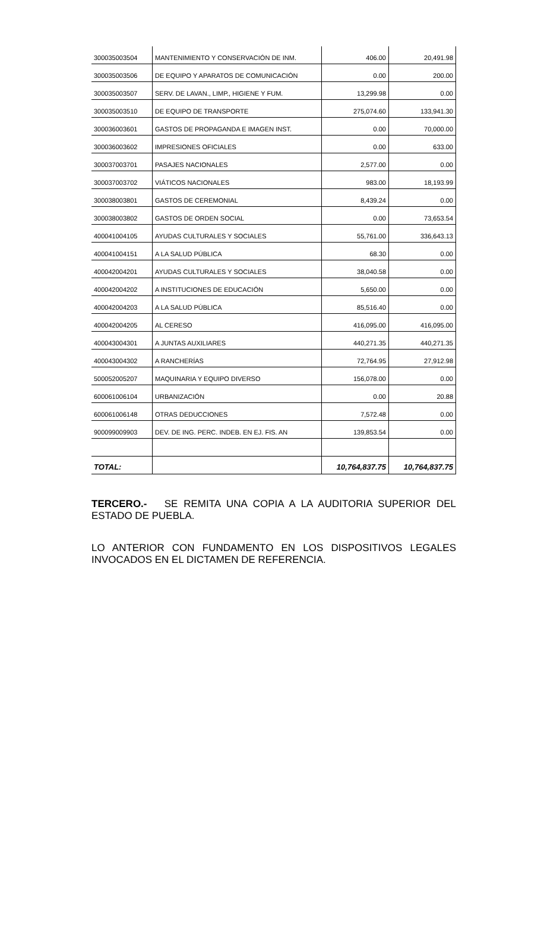| 300035003504 | MANTENIMIENTO Y CONSERVACIÓN DE INM. | 406.00 | 20,491.98 |
| 300035003506 | DE EQUIPO Y APARATOS DE COMUNICACIÓN | 0.00 | 200.00 |
| 300035003507 | SERV. DE LAVAN., LIMP., HIGIENE Y FUM. | 13,299.98 | 0.00 |
| 300035003510 | DE EQUIPO DE TRANSPORTE | 275,074.60 | 133,941.30 |
| 300036003601 | GASTOS DE PROPAGANDA E IMAGEN INST. | 0.00 | 70,000.00 |
| 300036003602 | IMPRESIONES OFICIALES | 0.00 | 633.00 |
| 300037003701 | PASAJES NACIONALES | 2,577.00 | 0.00 |
| 300037003702 | VIÁTICOS NACIONALES | 983.00 | 18,193.99 |
| 300038003801 | GASTOS DE CEREMONIAL | 8,439.24 | 0.00 |
| 300038003802 | GASTOS DE ORDEN SOCIAL | 0.00 | 73,653.54 |
| 400041004105 | AYUDAS CULTURALES Y SOCIALES | 55,761.00 | 336,643.13 |
| 400041004151 | A LA SALUD PÚBLICA | 68.30 | 0.00 |
| 400042004201 | AYUDAS CULTURALES Y SOCIALES | 38,040.58 | 0.00 |
| 400042004202 | A INSTITUCIONES DE EDUCACIÓN | 5,650.00 | 0.00 |
| 400042004203 | A LA SALUD PÚBLICA | 85,516.40 | 0.00 |
| 400042004205 | AL CERESO | 416,095.00 | 416,095.00 |
| 400043004301 | A JUNTAS AUXILIARES | 440,271.35 | 440,271.35 |
| 400043004302 | A RANCHERÍAS | 72,764.95 | 27,912.98 |
| 500052005207 | MAQUINARIA Y EQUIPO DIVERSO | 156,078.00 | 0.00 |
| 600061006104 | URBANIZACIÓN | 0.00 | 20.88 |
| 600061006148 | OTRAS DEDUCCIONES | 7,572.48 | 0.00 |
| 900099009903 | DEV. DE ING. PERC. INDEB. EN EJ. FIS. AN | 139,853.54 | 0.00 |
| TOTAL: | | 10,764,837.75 | 10,764,837.75 |
TERCERO.- SE REMITA UNA COPIA A LA AUDITORIA SUPERIOR DEL ESTADO DE PUEBLA.
LO ANTERIOR CON FUNDAMENTO EN LOS DISPOSITIVOS LEGALES INVOCADOS EN EL DICTAMEN DE REFERENCIA.